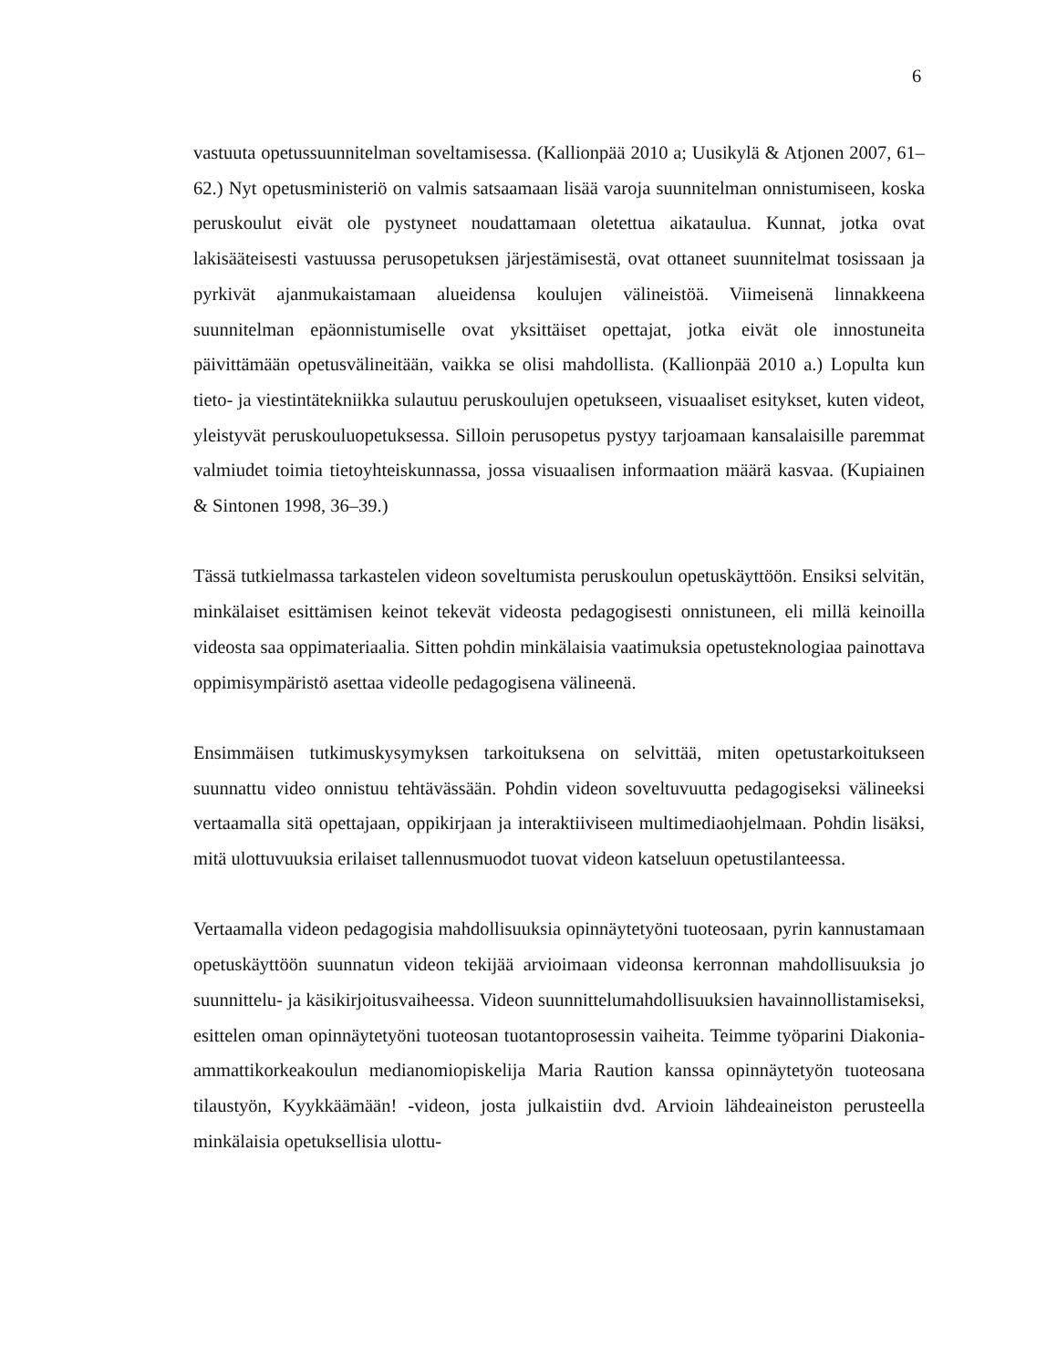6
vastuuta opetussuunnitelman soveltamisessa. (Kallionpää 2010 a; Uusikylä & Atjonen 2007, 61–62.) Nyt opetusministeriö on valmis satsaamaan lisää varoja suunnitelman onnistumiseen, koska peruskoulut eivät ole pystyneet noudattamaan oletettua aikataulua. Kunnat, jotka ovat lakisääteisesti vastuussa perusopetuksen järjestämisestä, ovat ottaneet suunnitelmat tosissaan ja pyrkivät ajanmukaistamaan alueidensa koulujen välineistöä. Viimeisenä linnakkeena suunnitelman epäonnistumiselle ovat yksittäiset opettajat, jotka eivät ole innostuneita päivittämään opetusvälineitään, vaikka se olisi mahdollista. (Kallionpää 2010 a.) Lopulta kun tieto- ja viestintätekniikka sulautuu peruskoulujen opetukseen, visuaaliset esitykset, kuten videot, yleistyvät peruskouluopetuksessa. Silloin perusopetus pystyy tarjoamaan kansalaisille paremmat valmiudet toimia tietoyhteiskunnassa, jossa visuaalisen informaation määrä kasvaa. (Kupiainen & Sintonen 1998, 36–39.)
Tässä tutkielmassa tarkastelen videon soveltumista peruskoulun opetuskäyttöön. Ensiksi selvitän, minkälaiset esittämisen keinot tekevät videosta pedagogisesti onnistuneen, eli millä keinoilla videosta saa oppimateriaalia. Sitten pohdin minkälaisia vaatimuksia opetusteknologiaa painottava oppimisympäristö asettaa videolle pedagogisena välineenä.
Ensimmäisen tutkimuskysymyksen tarkoituksena on selvittää, miten opetustarkoitukseen suunnattu video onnistuu tehtävässään. Pohdin videon soveltuvuutta pedagogiseksi välineeksi vertaamalla sitä opettajaan, oppikirjaan ja interaktiiviseen multimediaohjelmaan. Pohdin lisäksi, mitä ulottuvuuksia erilaiset tallennusmuodot tuovat videon katseluun opetustilanteessa.
Vertaamalla videon pedagogisia mahdollisuuksia opinnäytetyöni tuoteosaan, pyrin kannustamaan opetuskäyttöön suunnatun videon tekijää arvioimaan videonsa kerronnan mahdollisuuksia jo suunnittelu- ja käsikirjoitusvaiheessa. Videon suunnittelumahdollisuuksien havainnollistamiseksi, esittelen oman opinnäytetyöni tuoteosan tuotantoprosessin vaiheita. Teimme työparini Diakonia-ammattikorkeakoulun medianomiopiskelija Maria Raution kanssa opinnäytetyön tuoteosana tilaustyön, Kyykkäämään! -videon, josta julkaistiin dvd. Arvioin lähdeaineiston perusteella minkälaisia opetuksellisia ulottu-